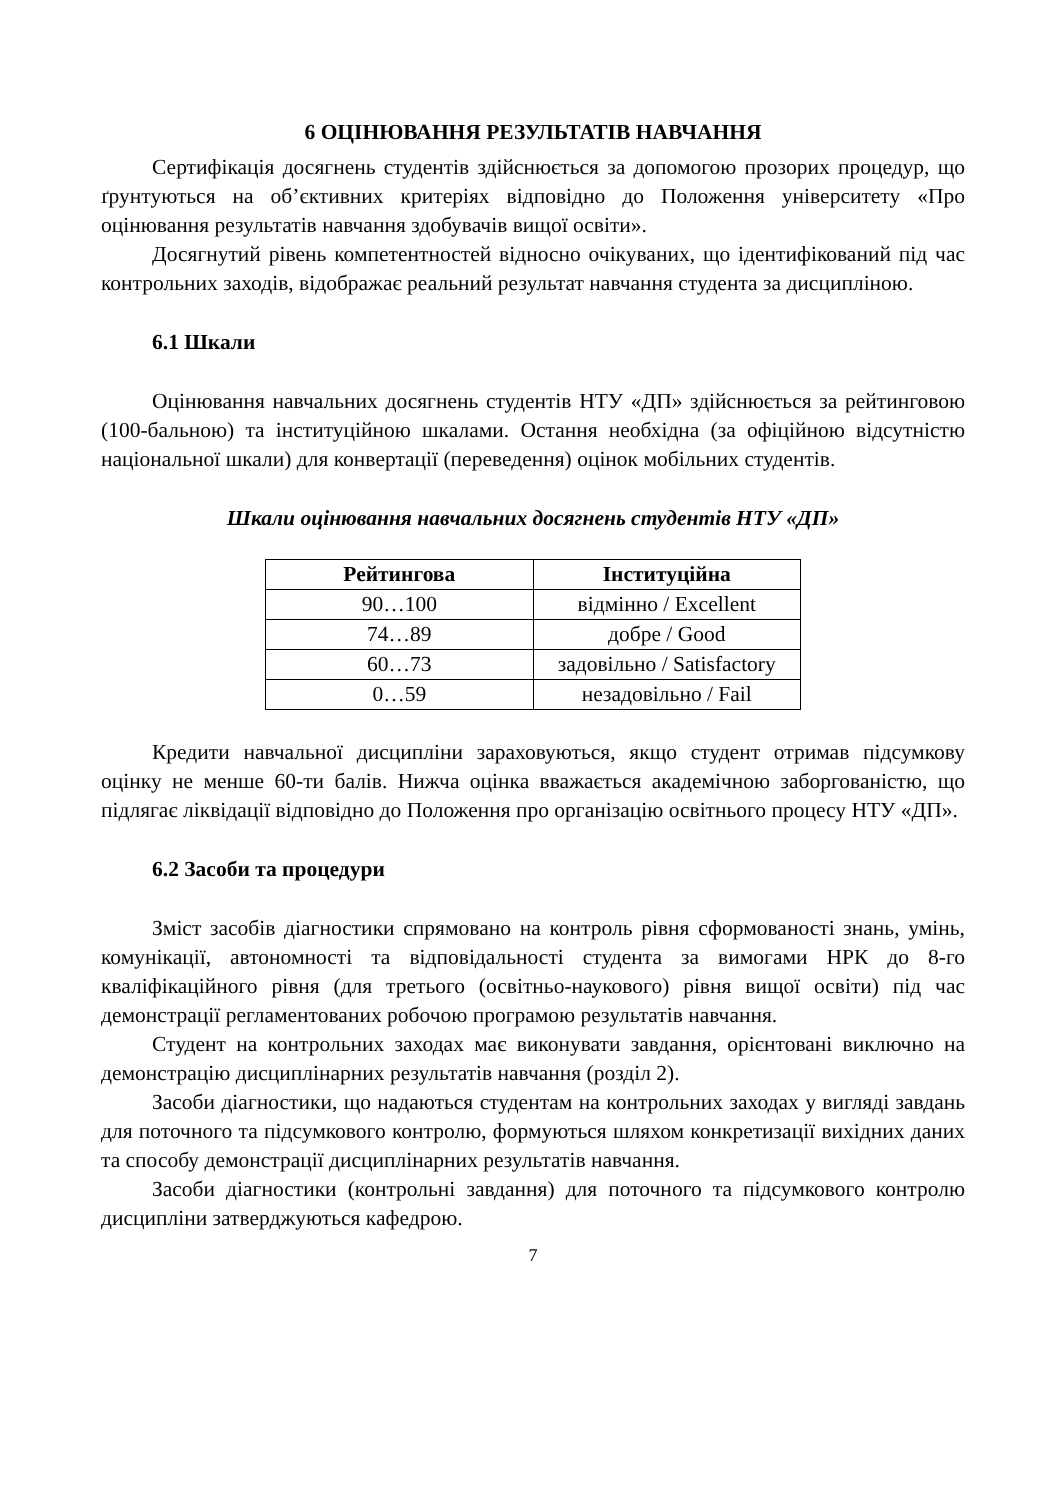6 ОЦІНЮВАННЯ РЕЗУЛЬТАТІВ НАВЧАННЯ
Сертифікація досягнень студентів здійснюється за допомогою прозорих процедур, що ґрунтуються на об’єктивних критеріях відповідно до Положення університету «Про оцінювання результатів навчання здобувачів вищої освіти».
Досягнутий рівень компетентностей відносно очікуваних, що ідентифікований під час контрольних заходів, відображає реальний результат навчання студента за дисципліною.
6.1 Шкали
Оцінювання навчальних досягнень студентів НТУ «ДП» здійснюється за рейтинговою (100-бальною) та інституційною шкалами. Остання необхідна (за офіційною відсутністю національної шкали) для конвертації (переведення) оцінок мобільних студентів.
Шкали оцінювання навчальних досягнень студентів НТУ «ДП»
| Рейтингова | Інституційна |
| --- | --- |
| 90…100 | відмінно / Excellent |
| 74…89 | добре / Good |
| 60…73 | задовільно / Satisfactory |
| 0…59 | незадовільно / Fail |
Кредити навчальної дисципліни зараховуються, якщо студент отримав підсумкову оцінку не менше 60-ти балів. Нижча оцінка вважається академічною заборгованістю, що підлягає ліквідації відповідно до Положення про організацію освітнього процесу НТУ «ДП».
6.2 Засоби та процедури
Зміст засобів діагностики спрямовано на контроль рівня сформованості знань, умінь, комунікації, автономності та відповідальності студента за вимогами НРК до 8-го кваліфікаційного рівня (для третього (освітньо-наукового) рівня вищої освіти) під час демонстрації регламентованих робочою програмою результатів навчання.
Студент на контрольних заходах має виконувати завдання, орієнтовані виключно на демонстрацію дисциплінарних результатів навчання (розділ 2).
Засоби діагностики, що надаються студентам на контрольних заходах у вигляді завдань для поточного та підсумкового контролю, формуються шляхом конкретизації вихідних даних та способу демонстрації дисциплінарних результатів навчання.
Засоби діагностики (контрольні завдання) для поточного та підсумкового контролю дисципліни затверджуються кафедрою.
7